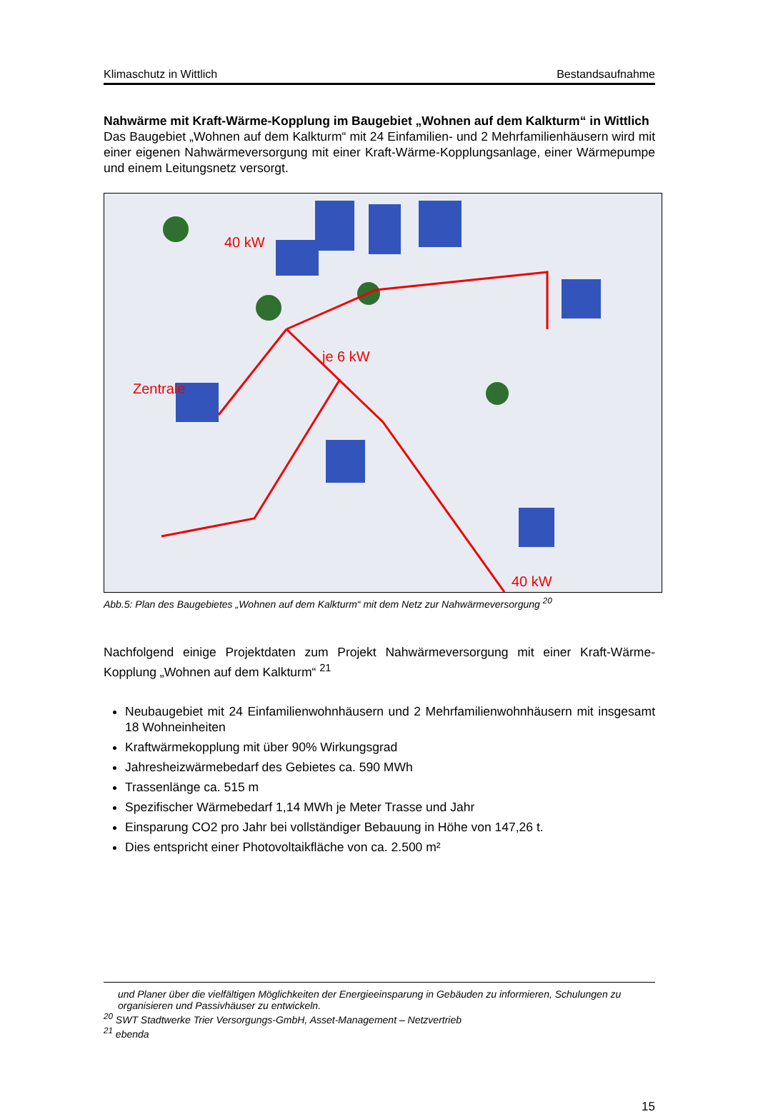Klimaschutz in Wittlich Bestandsaufnahme
Nahwärme mit Kraft-Wärme-Kopplung im Baugebiet „Wohnen auf dem Kalkturm“ in Wittlich
Das Baugebiet „Wohnen auf dem Kalkturm“ mit 24 Einfamilien- und 2 Mehrfamilienhäusern wird mit einer eigenen Nahwärmeversorgung mit einer Kraft-Wärme-Kopplungsanlage, einer Wärmepumpe und einem Leitungsnetz versorgt.
40 kW
je 6 kW
Zentrale
40 kW
Abb.5: Plan des Baugebietes „Wohnen auf dem Kalkturm“ mit dem Netz zur Nahwärmeversorgung <sup>20</sup>
Nachfolgend einige Projektdaten zum Projekt Nahwärmeversorgung mit einer Kraft-Wärme-Kopplung „Wohnen auf dem Kalkturm“ <sup>21</sup>
Neubaugebiet mit 24 Einfamilienwohnhäusern und 2 Mehrfamilienwohnhäusern mit insgesamt 18 Wohneinheiten
Kraftwärmekopplung mit über 90% Wirkungsgrad
Jahresheizwärmebedarf des Gebietes ca. 590 MWh
Trassenlänge ca. 515 m
Spezifischer Wärmebedarf 1,14 MWh je Meter Trasse und Jahr
Einsparung CO2 pro Jahr bei vollständiger Bebauung in Höhe von 147,26 t.
Dies entspricht einer Photovoltaikfläche von ca. 2.500 m²
und Planer über die vielfältigen Möglichkeiten der Energieeinsparung in Gebäuden zu informieren, Schulungen zu organisieren und Passivhäuser zu entwickeln.
<sup>20</sup> SWT Stadtwerke Trier Versorgungs-GmbH, Asset-Management – Netzvertrieb
<sup>21</sup> ebenda
15